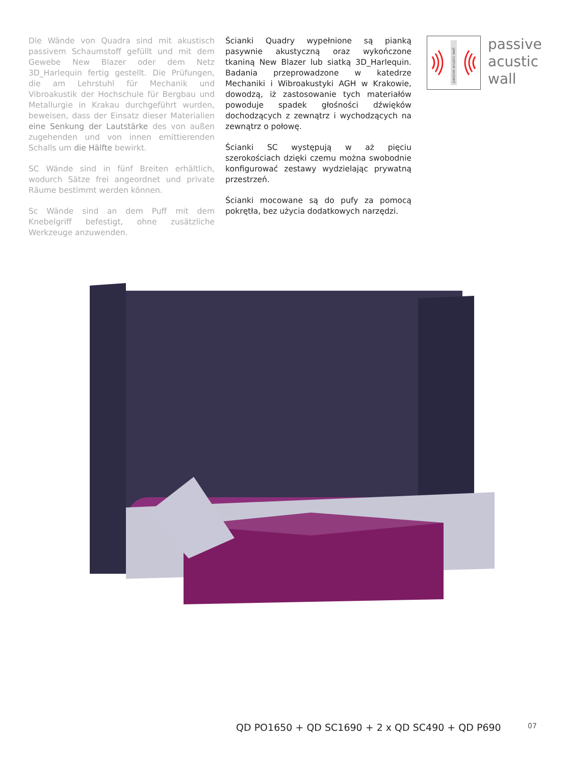Die Wände von Quadra sind mit akustisch passivem Schaumstoff gefüllt und mit dem Gewebe New Blazer oder dem Netz 3D_Harlequin fertig gestellt. Die Prüfungen, die am Lehrstuhl für Mechanik und Vibroakustik der Hochschule für Bergbau und Metallurgie in Krakau durchgeführt wurden, beweisen, dass der Einsatz dieser Materialien eine Senkung der Lautstärke des von außen zugehenden und von innen emittierenden Schalls um die Hälfte bewirkt.
SC Wände sind in fünf Breiten erhältlich, wodurch Sätze frei angeordnet und private Räume bestimmt werden können.
Sc Wände sind an dem Puff mit dem Knebelgriff befestigt, ohne zusätzliche Werkzeuge anzuwenden.
Ścianki Quadry wypełnione są pianką pasywnie akustyczną oraz wykończone tkaniną New Blazer lub siatką 3D_Harlequin. Badania przeprowadzone w katedrze Mechaniki i Wibroakustyki AGH w Krakowie, dowodzą, iż zastosowanie tych materiałów powoduje spadek głośności dźwięków dochodzących z zewnątrz i wychodzących na zewnątrz o połowę.
Ścianki SC występują w aż pięciu szerokościach dzięki czemu można swobodnie konfigurować zestawy wydzielając prywatną przestrzeń.
Ścianki mocowane są do pufy za pomocą pokrętła, bez użycia dodatkowych narzędzi.
passive acustic wall
passive
acustic
wall
QD PO1650 + QD SC1690 + 2 x QD SC490 + QD P690
07